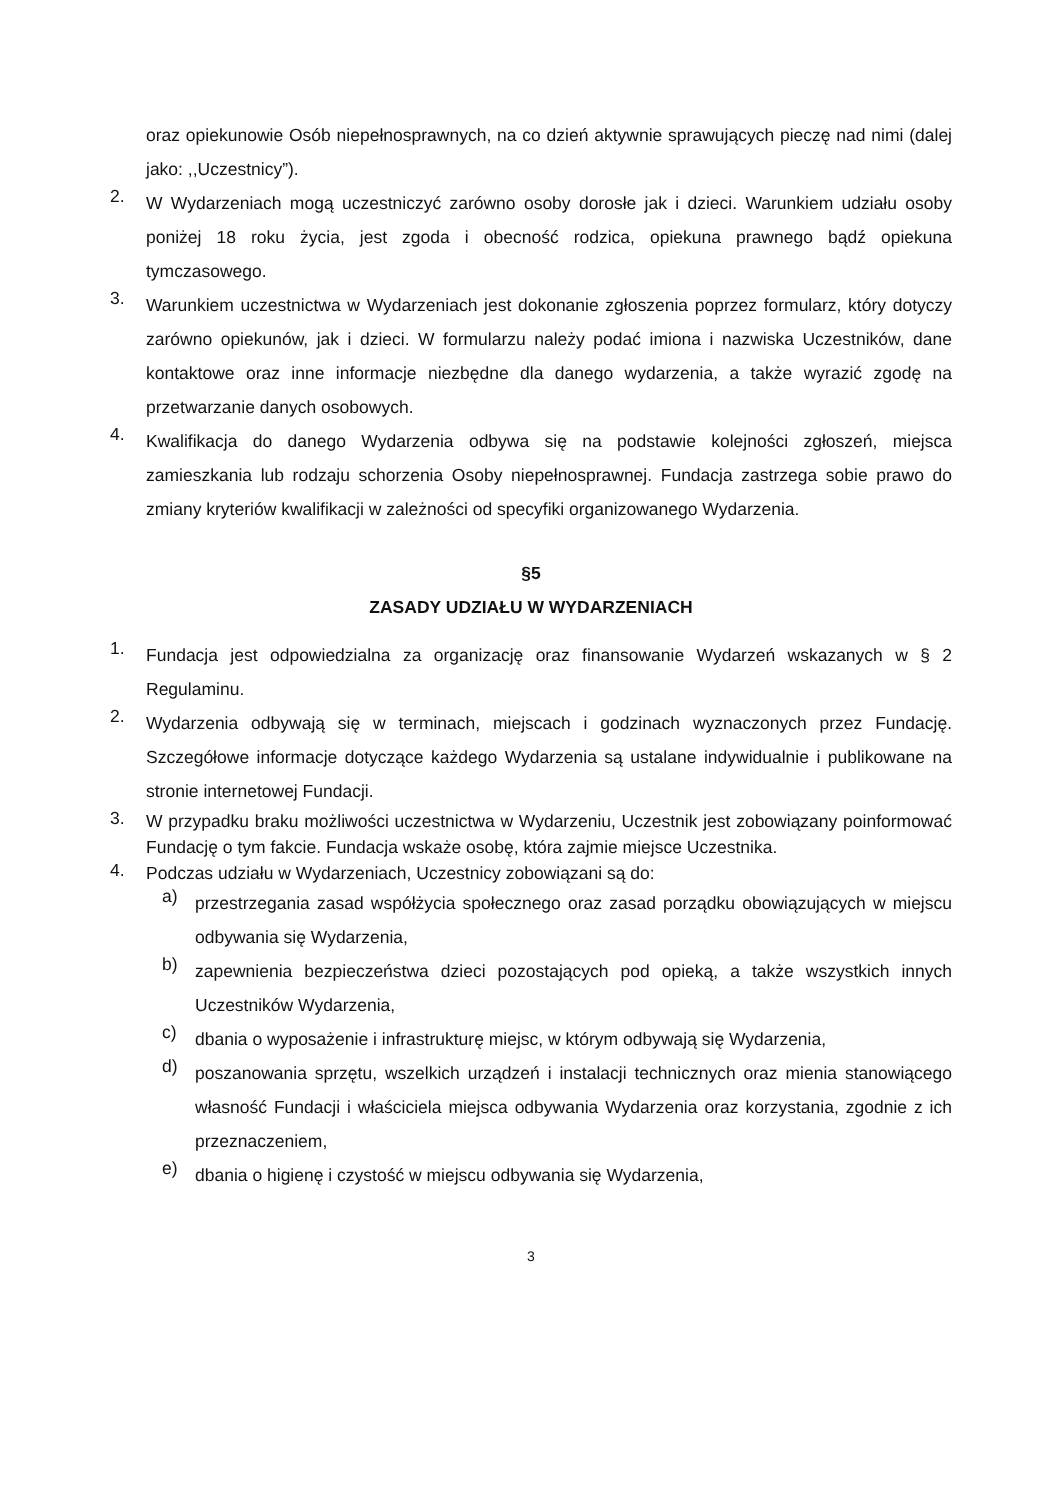oraz opiekunowie Osób niepełnosprawnych, na co dzień aktywnie sprawujących pieczę nad nimi (dalej jako: ,,Uczestnicy”).
2.
W Wydarzeniach mogą uczestniczyć zarówno osoby dorosłe jak i dzieci. Warunkiem udziału osoby poniżej 18 roku życia, jest zgoda i obecność rodzica, opiekuna prawnego bądź opiekuna tymczasowego.
3.
Warunkiem uczestnictwa w Wydarzeniach jest dokonanie zgłoszenia poprzez formularz, który dotyczy zarówno opiekunów, jak i dzieci. W formularzu należy podać imiona i nazwiska Uczestników, dane kontaktowe oraz inne informacje niezbędne dla danego wydarzenia, a także wyrazić zgodę na przetwarzanie danych osobowych.
4.
Kwalifikacja do danego Wydarzenia odbywa się na podstawie kolejności zgłoszeń, miejsca zamieszkania lub rodzaju schorzenia Osoby niepełnosprawnej. Fundacja zastrzega sobie prawo do zmiany kryteriów kwalifikacji w zależności od specyfiki organizowanego Wydarzenia.
§5
ZASADY UDZIAŁU W WYDARZENIACH
1.
Fundacja jest odpowiedzialna za organizację oraz finansowanie Wydarzeń wskazanych w § 2 Regulaminu.
2.
Wydarzenia odbywają się w terminach, miejscach i godzinach wyznaczonych przez Fundację. Szczegółowe informacje dotyczące każdego Wydarzenia są ustalane indywidualnie i publikowane na stronie internetowej Fundacji.
3.
W przypadku braku możliwości uczestnictwa w Wydarzeniu, Uczestnik jest zobowiązany poinformować Fundację o tym fakcie. Fundacja wskaże osobę, która zajmie miejsce Uczestnika.
4.
Podczas udziału w Wydarzeniach, Uczestnicy zobowiązani są do:
a)
przestrzegania zasad współżycia społecznego oraz zasad porządku obowiązujących w miejscu odbywania się Wydarzenia,
b)
zapewnienia bezpieczeństwa dzieci pozostających pod opieką, a także wszystkich innych Uczestników Wydarzenia,
c)
dbania o wyposażenie i infrastrukturę miejsc, w którym odbywają się Wydarzenia,
d)
poszanowania sprzętu, wszelkich urządzeń i instalacji technicznych oraz mienia stanowiącego własność Fundacji i właściciela miejsca odbywania Wydarzenia oraz korzystania, zgodnie z ich przeznaczeniem,
e)
dbania o higienę i czystość w miejscu odbywania się Wydarzenia,
3